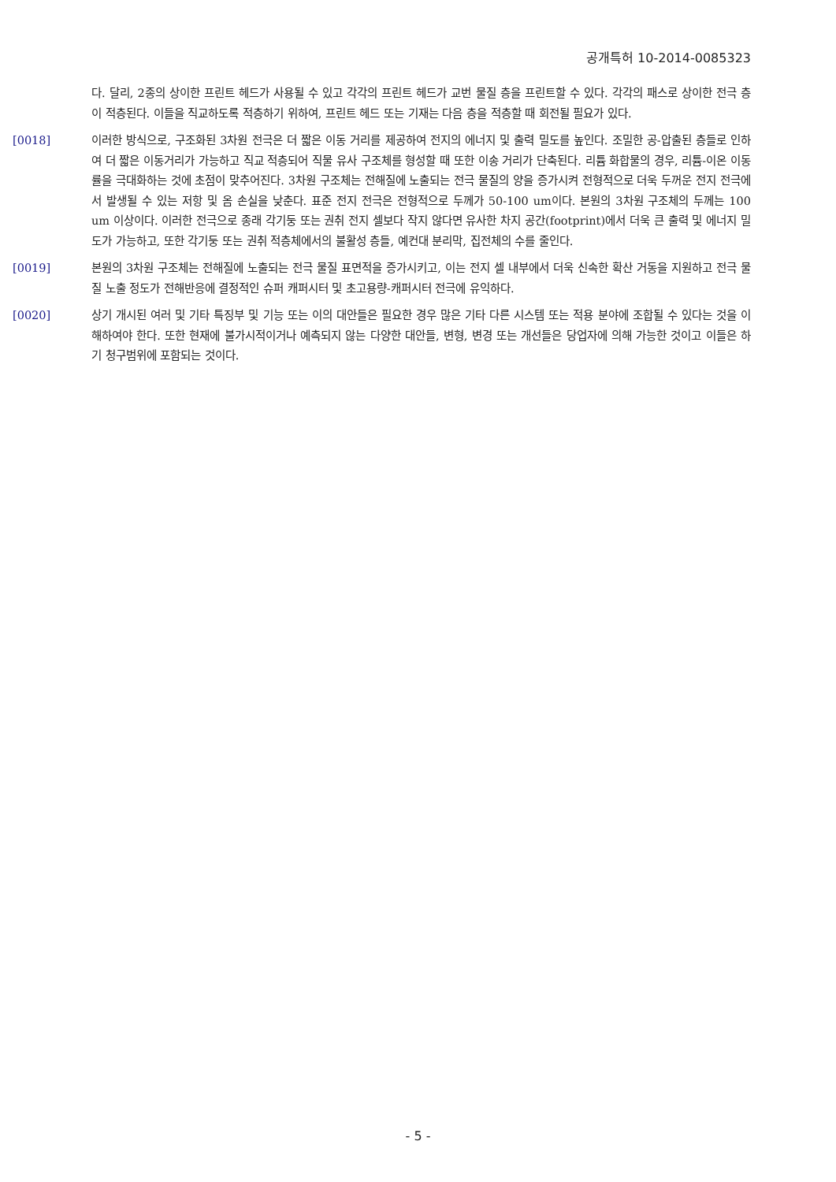공개특허 10-2014-0085323
다. 달리, 2종의 상이한 프린트 헤드가 사용될 수 있고 각각의 프린트 헤드가 교번 물질 층을 프린트할 수 있다. 각각의 패스로 상이한 전극 층이 적층된다. 이들을 직교하도록 적층하기 위하여, 프린트 헤드 또는 기재는 다음 층을 적층할 때 회전될 필요가 있다.
[0018] 이러한 방식으로, 구조화된 3차원 전극은 더 짧은 이동 거리를 제공하여 전지의 에너지 및 출력 밀도를 높인다. 조밀한 공-압출된 층들로 인하여 더 짧은 이동거리가 가능하고 직교 적층되어 직물 유사 구조체를 형성할 때 또한 이송 거리가 단축된다. 리튬 화합물의 경우, 리튬-이온 이동률을 극대화하는 것에 초점이 맞추어진다. 3차원 구조체는 전해질에 노출되는 전극 물질의 양을 증가시켜 전형적으로 더욱 두꺼운 전지 전극에서 발생될 수 있는 저항 및 옴 손실을 낮춘다. 표준 전지 전극은 전형적으로 두께가 50-100 um이다. 본원의 3차원 구조체의 두께는 100 um 이상이다. 이러한 전극으로 종래 각기둥 또는 권취 전지 셀보다 작지 않다면 유사한 차지 공간(footprint)에서 더욱 큰 출력 및 에너지 밀도가 가능하고, 또한 각기둥 또는 권취 적층체에서의 불활성 층들, 예컨대 분리막, 집전체의 수를 줄인다.
[0019] 본원의 3차원 구조체는 전해질에 노출되는 전극 물질 표면적을 증가시키고, 이는 전지 셀 내부에서 더욱 신속한 확산 거동을 지원하고 전극 물질 노출 정도가 전해반응에 결정적인 슈퍼 캐퍼시터 및 초고용량-캐퍼시터 전극에 유익하다.
[0020] 상기 개시된 여러 및 기타 특징부 및 기능 또는 이의 대안들은 필요한 경우 많은 기타 다른 시스템 또는 적용 분야에 조합될 수 있다는 것을 이해하여야 한다. 또한 현재에 불가시적이거나 예측되지 않는 다양한 대안들, 변형, 변경 또는 개선들은 당업자에 의해 가능한 것이고 이들은 하기 청구범위에 포함되는 것이다.
- 5 -